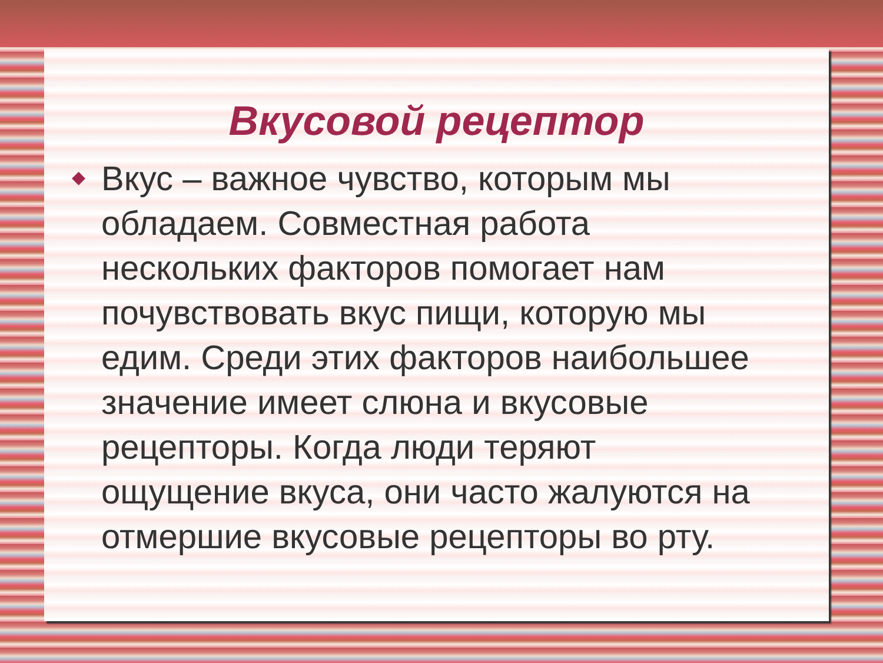Вкусовой рецептор
◆
Вкус – важное чувство, которым мы обладаем. Совместная работа нескольких факторов помогает нам почувствовать вкус пищи, которую мы едим. Среди этих факторов наибольшее значение имеет слюна и вкусовые рецепторы. Когда люди теряют ощущение вкуса, они часто жалуются на отмершие вкусовые рецепторы во рту.